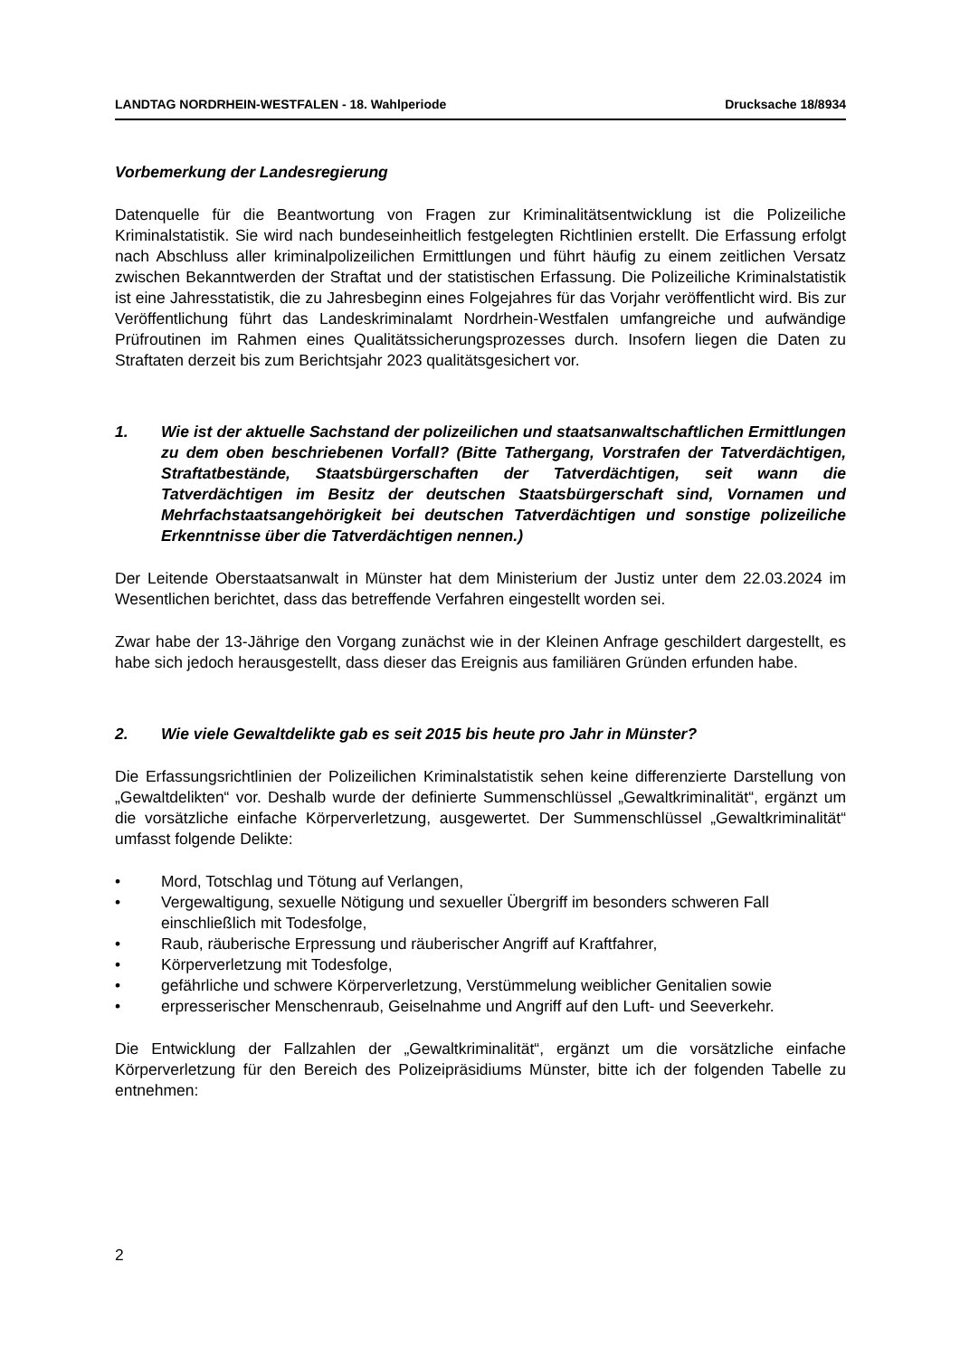LANDTAG NORDRHEIN-WESTFALEN - 18. Wahlperiode Drucksache 18/8934
Vorbemerkung der Landesregierung
Datenquelle für die Beantwortung von Fragen zur Kriminalitätsentwicklung ist die Polizeiliche Kriminalstatistik. Sie wird nach bundeseinheitlich festgelegten Richtlinien erstellt. Die Erfassung erfolgt nach Abschluss aller kriminalpolizeilichen Ermittlungen und führt häufig zu einem zeitlichen Versatz zwischen Bekanntwerden der Straftat und der statistischen Erfassung. Die Polizeiliche Kriminalstatistik ist eine Jahresstatistik, die zu Jahresbeginn eines Folgejahres für das Vorjahr veröffentlicht wird. Bis zur Veröffentlichung führt das Landeskriminalamt Nordrhein-Westfalen umfangreiche und aufwändige Prüfroutinen im Rahmen eines Qualitätssicherungsprozesses durch. Insofern liegen die Daten zu Straftaten derzeit bis zum Berichtsjahr 2023 qualitätsgesichert vor.
1. Wie ist der aktuelle Sachstand der polizeilichen und staatsanwaltschaftlichen Ermittlungen zu dem oben beschriebenen Vorfall? (Bitte Tathergang, Vorstrafen der Tatverdächtigen, Straftatbestände, Staatsbürgerschaften der Tatverdächtigen, seit wann die Tatverdächtigen im Besitz der deutschen Staatsbürgerschaft sind, Vornamen und Mehrfachstaatsangehörigkeit bei deutschen Tatverdächtigen und sonstige polizeiliche Erkenntnisse über die Tatverdächtigen nennen.)
Der Leitende Oberstaatsanwalt in Münster hat dem Ministerium der Justiz unter dem 22.03.2024 im Wesentlichen berichtet, dass das betreffende Verfahren eingestellt worden sei.
Zwar habe der 13-Jährige den Vorgang zunächst wie in der Kleinen Anfrage geschildert dargestellt, es habe sich jedoch herausgestellt, dass dieser das Ereignis aus familiären Gründen erfunden habe.
2. Wie viele Gewaltdelikte gab es seit 2015 bis heute pro Jahr in Münster?
Die Erfassungsrichtlinien der Polizeilichen Kriminalstatistik sehen keine differenzierte Darstellung von „Gewaltdelikten“ vor. Deshalb wurde der definierte Summenschlüssel „Gewaltkriminalität“, ergänzt um die vorsätzliche einfache Körperverletzung, ausgewertet. Der Summenschlüssel „Gewaltkriminalität“ umfasst folgende Delikte:
• Mord, Totschlag und Tötung auf Verlangen,
• Vergewaltigung, sexuelle Nötigung und sexueller Übergriff im besonders schweren Fall einschließlich mit Todesfolge,
• Raub, räuberische Erpressung und räuberischer Angriff auf Kraftfahrer,
• Körperverletzung mit Todesfolge,
• gefährliche und schwere Körperverletzung, Verstümmelung weiblicher Genitalien sowie
• erpresserischer Menschenraub, Geiselnahme und Angriff auf den Luft- und Seeverkehr.
Die Entwicklung der Fallzahlen der „Gewaltkriminalität“, ergänzt um die vorsätzliche einfache Körperverletzung für den Bereich des Polizeipräsidiums Münster, bitte ich der folgenden Tabelle zu entnehmen:
2